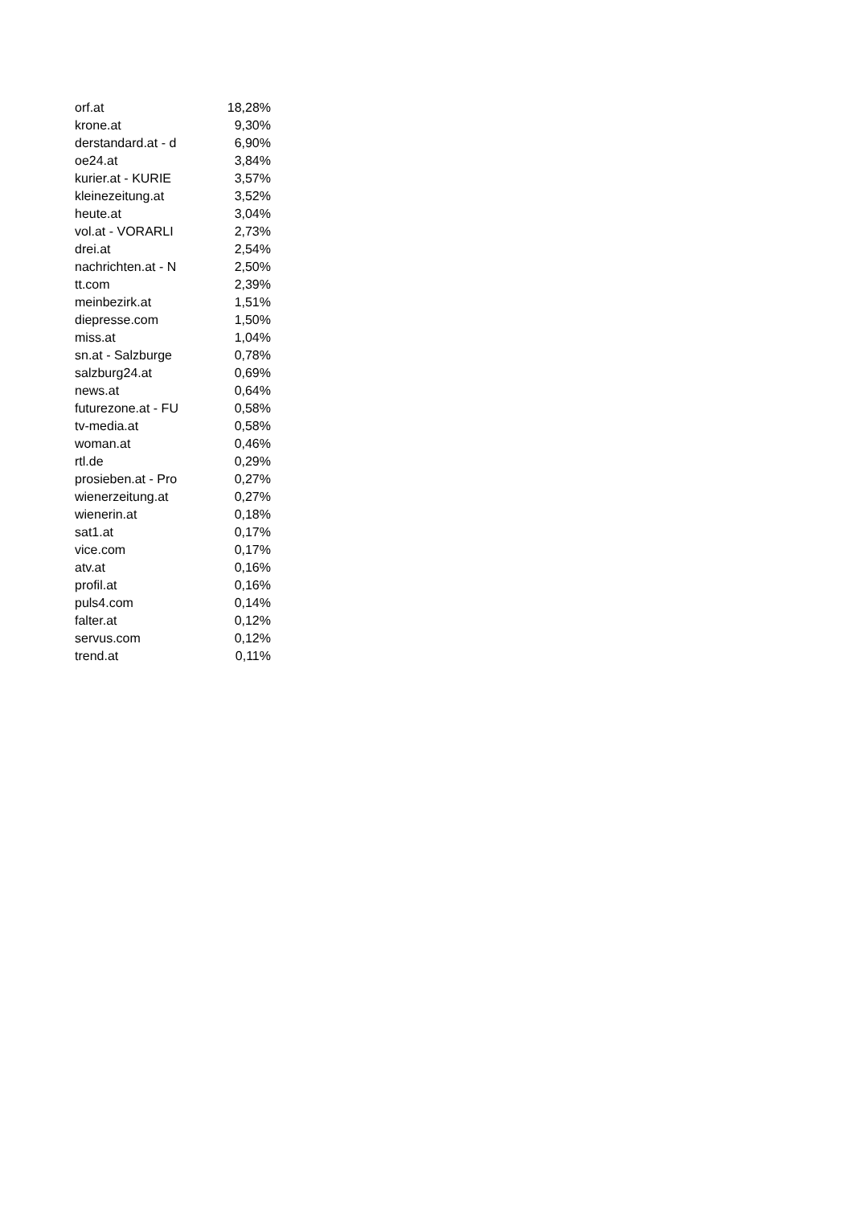| orf.at | 18,28% |
| krone.at | 9,30% |
| derstandard.at - d | 6,90% |
| oe24.at | 3,84% |
| kurier.at - KURIE | 3,57% |
| kleinezeitung.at | 3,52% |
| heute.at | 3,04% |
| vol.at - VORARLI | 2,73% |
| drei.at | 2,54% |
| nachrichten.at - N | 2,50% |
| tt.com | 2,39% |
| meinbezirk.at | 1,51% |
| diepresse.com | 1,50% |
| miss.at | 1,04% |
| sn.at - Salzburge | 0,78% |
| salzburg24.at | 0,69% |
| news.at | 0,64% |
| futurezone.at - FU | 0,58% |
| tv-media.at | 0,58% |
| woman.at | 0,46% |
| rtl.de | 0,29% |
| prosieben.at - Pro | 0,27% |
| wienerzeitung.at | 0,27% |
| wienerin.at | 0,18% |
| sat1.at | 0,17% |
| vice.com | 0,17% |
| atv.at | 0,16% |
| profil.at | 0,16% |
| puls4.com | 0,14% |
| falter.at | 0,12% |
| servus.com | 0,12% |
| trend.at | 0,11% |